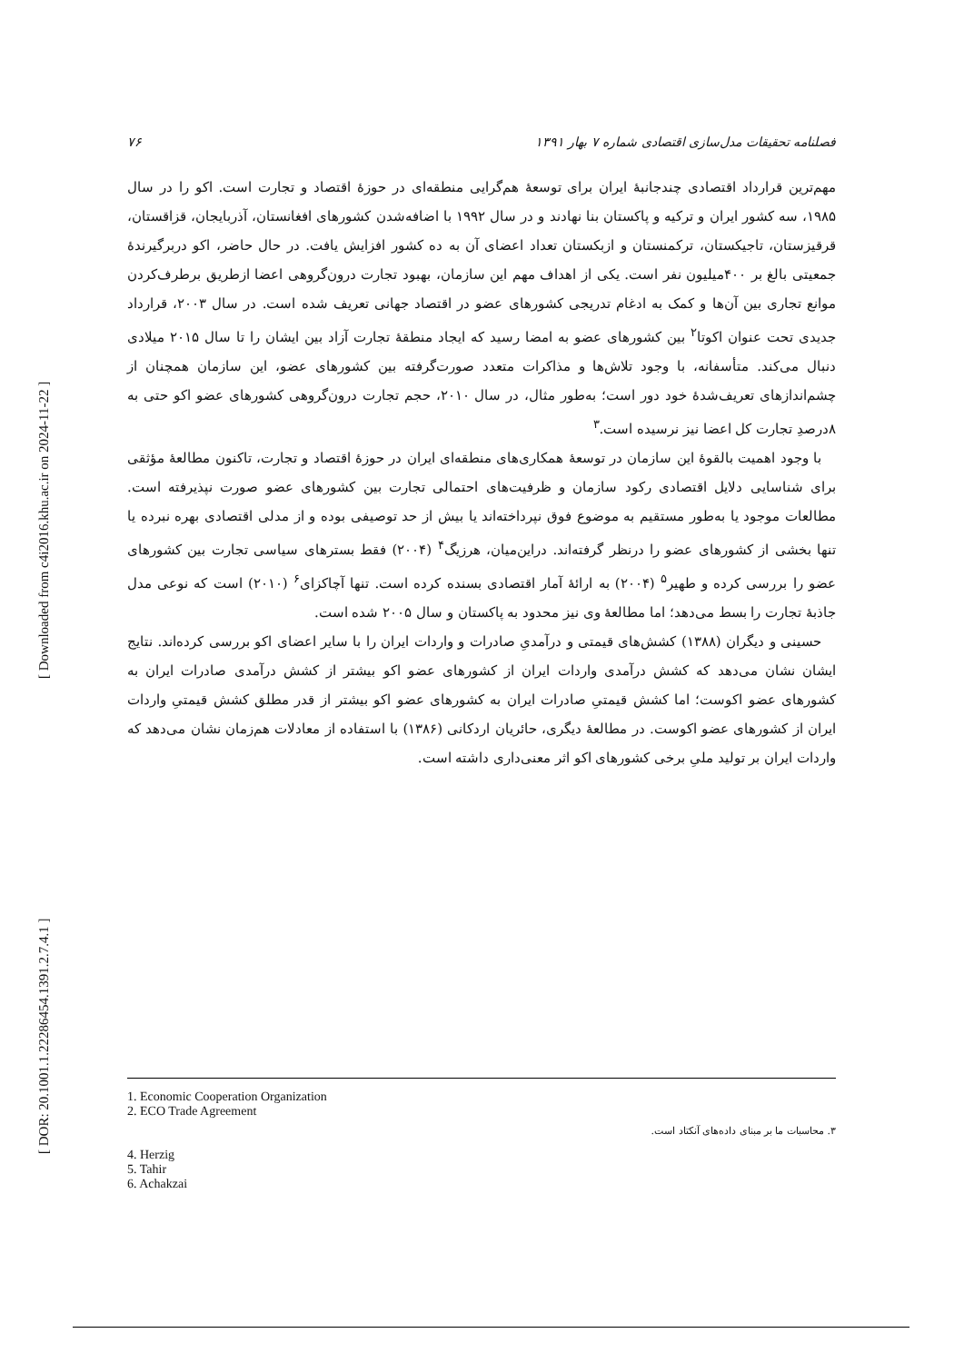[ DOR: 20.1001.1.22286454.1391.2.7.4.1 ] [ Downloaded from c4i2016.khu.ac.ir on 2024-11-22 ]
فصلنامه تحقیقات مدل‌سازی اقتصادی شماره ۷ بهار ۱۳۹۱ ۷۶
مهم‌ترین قرارداد اقتصادی چندجانبهٔ ایران برای توسعهٔ هم‌گرایی منطقه‌ای در حوزهٔ اقتصاد و تجارت است. اکو را در سال ۱۹۸۵، سه کشور ایران و ترکیه و پاکستان بنا نهادند و در سال ۱۹۹۲ با اضافه‌شدن کشورهای افغانستان، آذربایجان، قزاقستان، قرقیزستان، تاجیکستان، ترکمنستان و ازبکستان تعداد اعضای آن به ده کشور افزایش یافت. در حال حاضر، اکو دربرگیرندهٔ جمعیتی بالغ بر ۴۰۰میلیون نفر است. یکی از اهداف مهم این سازمان، بهبود تجارت درون‌گروهی اعضا ازطریق برطرف‌کردن موانع تجاری بین آن‌ها و کمک به ادغام تدریجی کشورهای عضو در اقتصاد جهانی تعریف شده است. در سال ۲۰۰۳، قرارداد جدیدی تحت عنوان اکوتا<sup>۲</sup> بین کشورهای عضو به امضا رسید که ایجاد منطقهٔ تجارت آزاد بین ایشان را تا سال ۲۰۱۵ میلادی دنبال می‌کند. متأسفانه، با وجود تلاش‌ها و مذاکرات متعدد صورت‌گرفته بین کشورهای عضو، این سازمان همچنان از چشم‌اندازهای تعریف‌شدهٔ خود دور است؛ به‌طور مثال، در سال ۲۰۱۰، حجم تجارت درون‌گروهی کشورهای عضو اکو حتی به ۸درصدِ تجارت کل اعضا نیز نرسیده است.<sup>۳</sup>
با وجود اهمیت بالقوهٔ این سازمان در توسعهٔ همکاری‌های منطقه‌ای ایران در حوزهٔ اقتصاد و تجارت، تاکنون مطالعهٔ مؤثقی برای شناسایی دلایل اقتصادی رکود سازمان و ظرفیت‌های احتمالی تجارت بین کشورهای عضو صورت نپذیرفته است. مطالعات موجود یا به‌طور مستقیم به موضوع فوق نپرداخته‌اند یا بیش از حد توصیفی بوده و از مدلی اقتصادی بهره نبرده یا تنها بخشی از کشورهای عضو را درنظر گرفته‌اند. دراین‌میان، هرزیگ<sup>۴</sup> (۲۰۰۴) فقط بسترهای سیاسی تجارت بین کشورهای عضو را بررسی کرده و طهیر<sup>۵</sup> (۲۰۰۴) به ارائهٔ آمار اقتصادی بسنده کرده است. تنها آچاکزای<sup>۶</sup> (۲۰۱۰) است که نوعی مدل جاذبهٔ تجارت را بسط می‌دهد؛ اما مطالعهٔ وی نیز محدود به پاکستان و سال ۲۰۰۵ شده است.
حسینی و دیگران (۱۳۸۸) کشش‌های قیمتی و درآمدیِ صادرات و واردات ایران را با سایر اعضای اکو بررسی کرده‌اند. نتایج ایشان نشان می‌دهد که کشش درآمدی واردات ایران از کشورهای عضو اکو بیشتر از کشش درآمدی صادرات ایران به کشورهای عضو اکوست؛ اما کشش قیمتیِ صادرات ایران به کشورهای عضو اکو بیشتر از قدر مطلق کشش قیمتیِ واردات ایران از کشورهای عضو اکوست. در مطالعهٔ دیگری، حائریان اردکانی (۱۳۸۶) با استفاده از معادلات هم‌زمان نشان می‌دهد که واردات ایران بر تولید ملیِ برخی کشورهای اکو اثر معنی‌داری داشته است.
1. Economic Cooperation Organization
2. ECO Trade Agreement
۳. محاسبات ما بر مبنای داده‌های آنکتاد است.
4. Herzig
5. Tahir
6. Achakzai